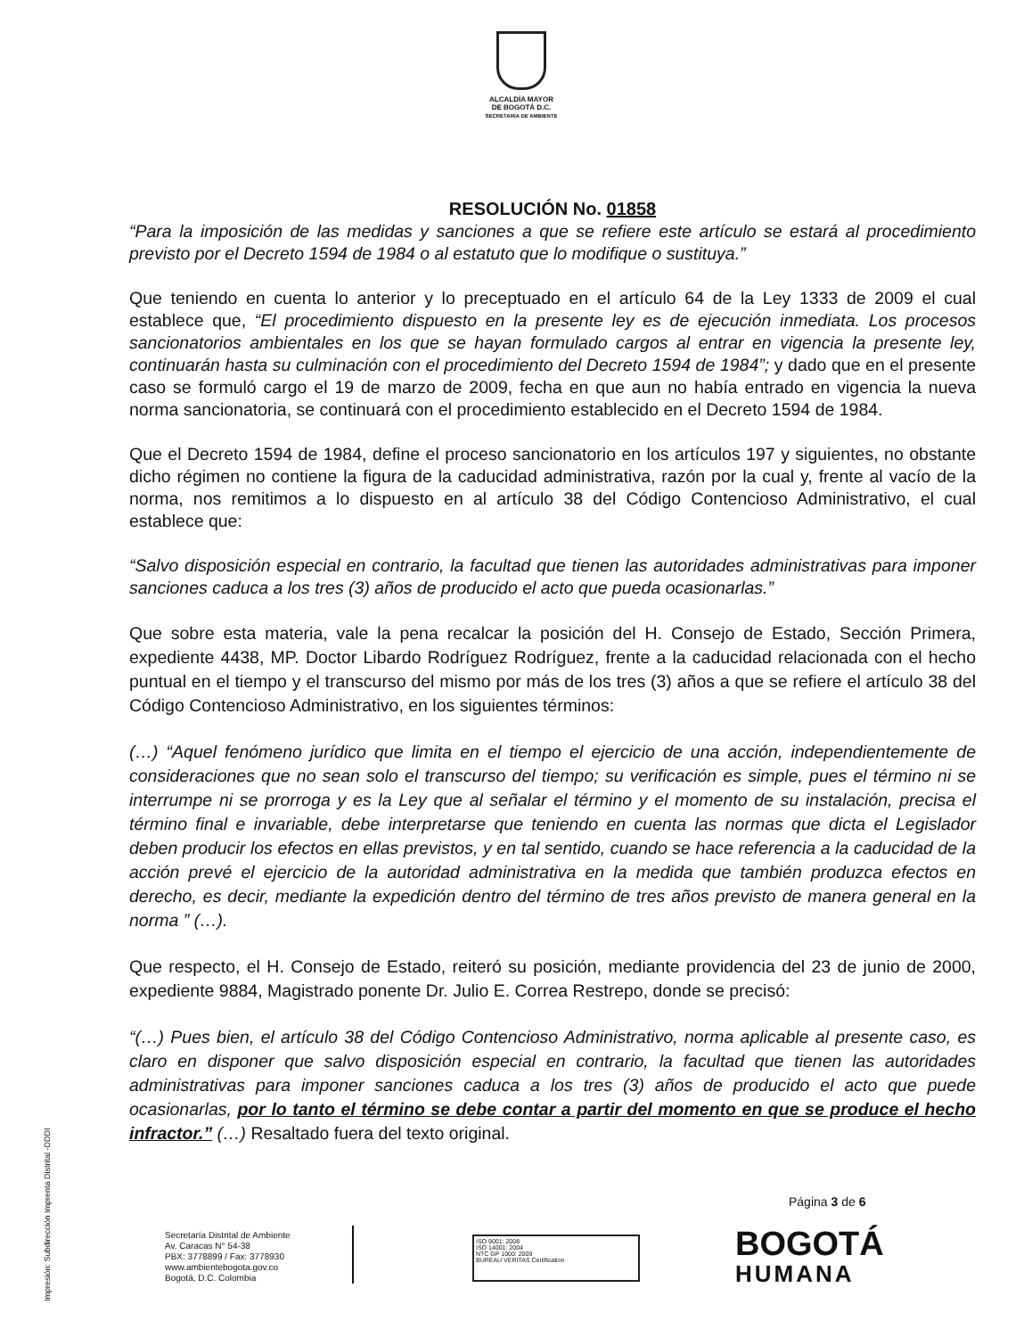ALCALDÍA MAYOR
DE BOGOTÁ D.C.
SECRETARÍA DE AMBIENTE
RESOLUCIÓN No. 01858
“Para la imposición de las medidas y sanciones a que se refiere este artículo se estará al procedimiento previsto por el Decreto 1594 de 1984 o al estatuto que lo modifique o sustituya.”
Que teniendo en cuenta lo anterior y lo preceptuado en el artículo 64 de la Ley 1333 de 2009 el cual establece que, “El procedimiento dispuesto en la presente ley es de ejecución inmediata. Los procesos sancionatorios ambientales en los que se hayan formulado cargos al entrar en vigencia la presente ley, continuarán hasta su culminación con el procedimiento del Decreto 1594 de 1984”; y dado que en el presente caso se formuló cargo el 19 de marzo de 2009, fecha en que aun no había entrado en vigencia la nueva norma sancionatoria, se continuará con el procedimiento establecido en el Decreto 1594 de 1984.
Que el Decreto 1594 de 1984, define el proceso sancionatorio en los artículos 197 y siguientes, no obstante dicho régimen no contiene la figura de la caducidad administrativa, razón por la cual y, frente al vacío de la norma, nos remitimos a lo dispuesto en al artículo 38 del Código Contencioso Administrativo, el cual establece que:
“Salvo disposición especial en contrario, la facultad que tienen las autoridades administrativas para imponer sanciones caduca a los tres (3) años de producido el acto que pueda ocasionarlas.”
Que sobre esta materia, vale la pena recalcar la posición del H. Consejo de Estado, Sección Primera, expediente 4438, MP. Doctor Libardo Rodríguez Rodríguez, frente a la caducidad relacionada con el hecho puntual en el tiempo y el transcurso del mismo por más de los tres (3) años a que se refiere el artículo 38 del Código Contencioso Administrativo, en los siguientes términos:
(…) “Aquel fenómeno jurídico que limita en el tiempo el ejercicio de una acción, independientemente de consideraciones que no sean solo el transcurso del tiempo; su verificación es simple, pues el término ni se interrumpe ni se prorroga y es la Ley que al señalar el término y el momento de su instalación, precisa el término final e invariable, debe interpretarse que teniendo en cuenta las normas que dicta el Legislador deben producir los efectos en ellas previstos, y en tal sentido, cuando se hace referencia a la caducidad de la acción prevé el ejercicio de la autoridad administrativa en la medida que también produzca efectos en derecho, es decir, mediante la expedición dentro del término de tres años previsto de manera general en la norma ” (…).
Que respecto, el H. Consejo de Estado, reiteró su posición, mediante providencia del 23 de junio de 2000, expediente 9884, Magistrado ponente Dr. Julio E. Correa Restrepo, donde se precisó:
“(…) Pues bien, el artículo 38 del Código Contencioso Administrativo, norma aplicable al presente caso, es claro en disponer que salvo disposición especial en contrario, la facultad que tienen las autoridades administrativas para imponer sanciones caduca a los tres (3) años de producido el acto que puede ocasionarlas, por lo tanto el término se debe contar a partir del momento en que se produce el hecho infractor.” (…) Resaltado fuera del texto original.
Impresión: Subdirección Imprenta Distrital -DDDI
Página 3 de 6
Secretaría Distrital de Ambiente
Av. Caracas N° 54-38
PBX: 3778899 / Fax: 3778930
www.ambientebogota.gov.co
Bogotá, D.C. Colombia
ISO 9001: 2008
ISO 14001: 2004
NTC GP 1000: 2009
BUREAU VERITAS Certification
BOGOTÁ
HUMANA